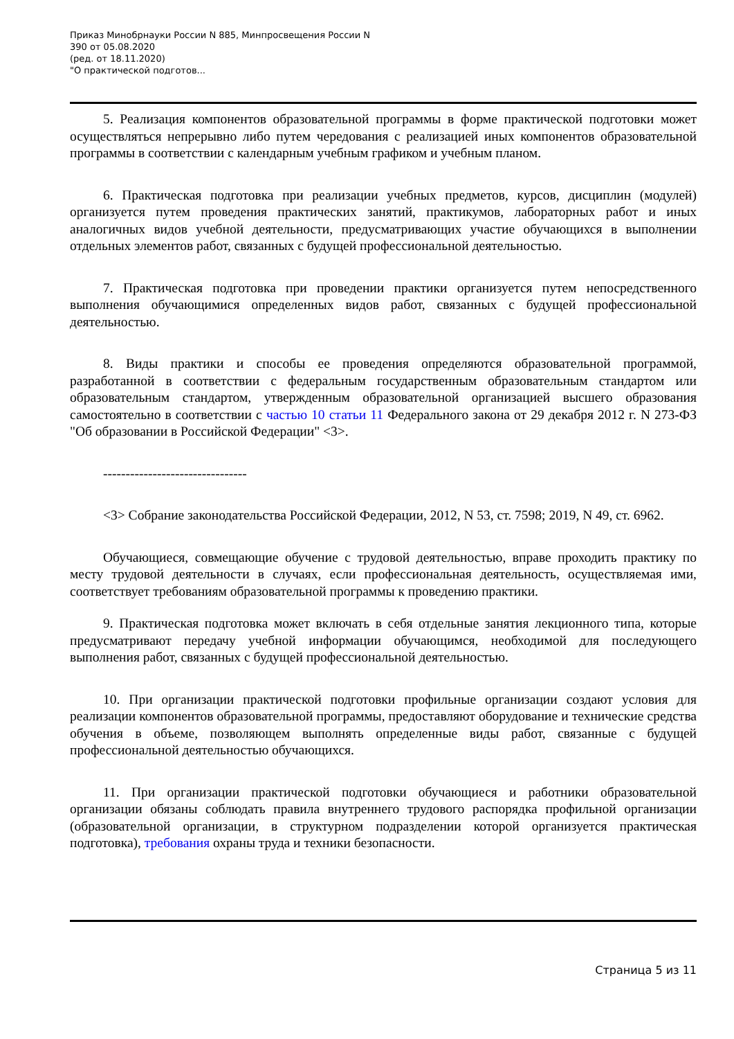Приказ Минобрнауки России N 885, Минпросвещения России N
390 от 05.08.2020
(ред. от 18.11.2020)
"О практической подготов...
5. Реализация компонентов образовательной программы в форме практической подготовки может осуществляться непрерывно либо путем чередования с реализацией иных компонентов образовательной программы в соответствии с календарным учебным графиком и учебным планом.
6. Практическая подготовка при реализации учебных предметов, курсов, дисциплин (модулей) организуется путем проведения практических занятий, практикумов, лабораторных работ и иных аналогичных видов учебной деятельности, предусматривающих участие обучающихся в выполнении отдельных элементов работ, связанных с будущей профессиональной деятельностью.
7. Практическая подготовка при проведении практики организуется путем непосредственного выполнения обучающимися определенных видов работ, связанных с будущей профессиональной деятельностью.
8. Виды практики и способы ее проведения определяются образовательной программой, разработанной в соответствии с федеральным государственным образовательным стандартом или образовательным стандартом, утвержденным образовательной организацией высшего образования самостоятельно в соответствии с частью 10 статьи 11 Федерального закона от 29 декабря 2012 г. N 273-ФЗ "Об образовании в Российской Федерации" <3>.
--------------------------------
<3> Собрание законодательства Российской Федерации, 2012, N 53, ст. 7598; 2019, N 49, ст. 6962.
Обучающиеся, совмещающие обучение с трудовой деятельностью, вправе проходить практику по месту трудовой деятельности в случаях, если профессиональная деятельность, осуществляемая ими, соответствует требованиям образовательной программы к проведению практики.
9. Практическая подготовка может включать в себя отдельные занятия лекционного типа, которые предусматривают передачу учебной информации обучающимся, необходимой для последующего выполнения работ, связанных с будущей профессиональной деятельностью.
10. При организации практической подготовки профильные организации создают условия для реализации компонентов образовательной программы, предоставляют оборудование и технические средства обучения в объеме, позволяющем выполнять определенные виды работ, связанные с будущей профессиональной деятельностью обучающихся.
11. При организации практической подготовки обучающиеся и работники образовательной организации обязаны соблюдать правила внутреннего трудового распорядка профильной организации (образовательной организации, в структурном подразделении которой организуется практическая подготовка), требования охраны труда и техники безопасности.
Страница 5 из 11